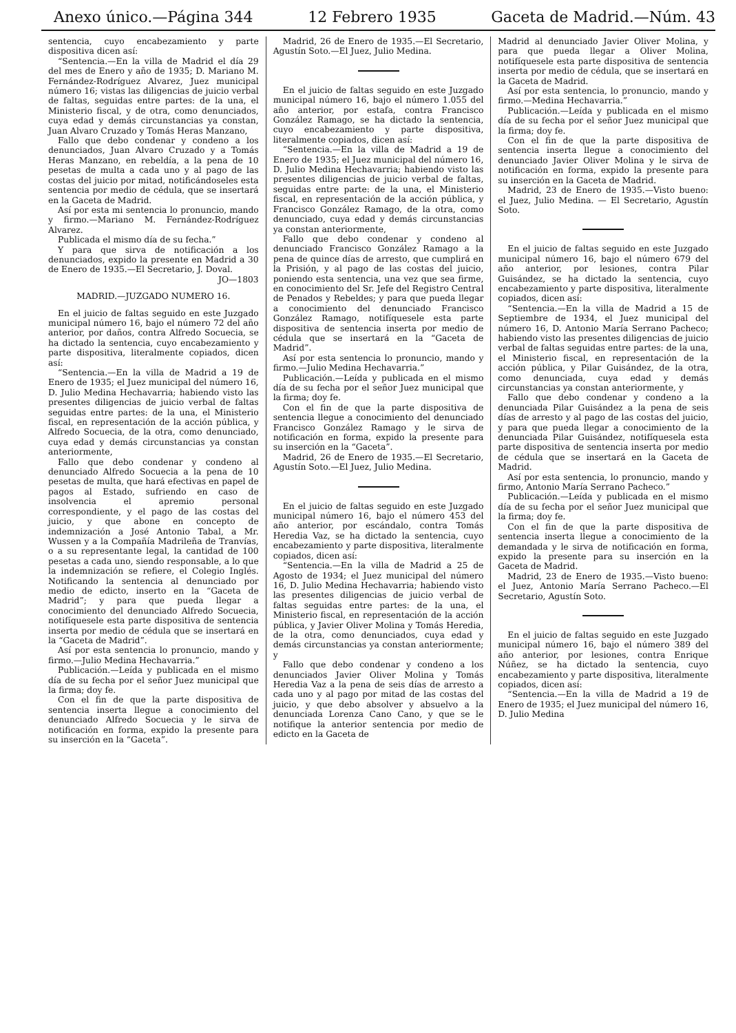Anexo único.—Página 344 12 Febrero 1935 Gaceta de Madrid.—Núm. 43
sentencia, cuyo encabezamiento y parte dispositiva dicen así:
“Sentencia.—En la villa de Madrid el día 29 del mes de Enero y año de 1935; D. Mariano M. Fernández-Rodríguez Alvarez, Juez municipal número 16; vistas las diligencias de juicio verbal de faltas, seguidas entre partes: de la una, el Ministerio fiscal, y de otra, como denunciados, cuya edad y demás circunstancias ya constan, Juan Alvaro Cruzado y Tomás Heras Manzano,
Fallo que debo condenar y condeno a los denunciados, Juan Alvaro Cruzado y a Tomás Heras Manzano, en rebeldía, a la pena de 10 pesetas de multa a cada uno y al pago de las costas del juicio por mitad, notificándoseles esta sentencia por medio de cédula, que se insertará en la Gaceta de Madrid.
Así por esta mi sentencia lo pronuncio, mando y firmo.—Mariano M. Fernández-Rodríguez Alvarez.
Publicada el mismo día de su fecha.”
Y para que sirva de notificación a los denunciados, expido la presente en Madrid a 30 de Enero de 1935.—El Secretario, J. Doval.
JO—1803
MADRID.—JUZGADO NUMERO 16.
En el juicio de faltas seguido en este Juzgado municipal número 16, bajo el número 72 del año anterior, por daños, contra Alfredo Socuecia, se ha dictado la sentencia, cuyo encabezamiento y parte dispositiva, literalmente copiados, dicen así:
“Sentencia.—En la villa de Madrid a 19 de Enero de 1935; el Juez municipal del número 16, D. Julio Medina Hechavarria; habiendo visto las presentes diligencias de juicio verbal de faltas seguidas entre partes: de la una, el Ministerio fiscal, en representación de la acción pública, y Alfredo Socuecia, de la otra, como denunciado, cuya edad y demás circunstancias ya constan anteriormente,
Fallo que debo condenar y condeno al denunciado Alfredo Socuecia a la pena de 10 pesetas de multa, que hará efectivas en papel de pagos al Estado, sufriendo en caso de insolvencia el apremio personal correspondiente, y el pago de las costas del juicio, y que abone en concepto de indemnización a José Antonio Tabal, a Mr. Wussen y a la Compañía Madrileña de Tranvías, o a su representante legal, la cantidad de 100 pesetas a cada uno, siendo responsable, a lo que la indemnización se refiere, el Colegio Inglés. Notificando la sentencia al denunciado por medio de edicto, inserto en la “Gaceta de Madrid”; y para que pueda llegar a conocimiento del denunciado Alfredo Socuecia, notifíquesele esta parte dispositiva de sentencia inserta por medio de cédula que se insertará en la “Gaceta de Madrid”.
Así por esta sentencia lo pronuncio, mando y firmo.—Julio Medina Hechavarria.”
Publicación.—Leída y publicada en el mismo día de su fecha por el señor Juez municipal que la firma; doy fe.
Con el fin de que la parte dispositiva de sentencia inserta llegue a conocimiento del denunciado Alfredo Socuecia y le sirva de notificación en forma, expido la presente para su inserción en la “Gaceta”.
Madrid, 26 de Enero de 1935.—El Secretario, Agustín Soto.—El Juez, Julio Medina.
En el juicio de faltas seguido en este Juzgado municipal número 16, bajo el número 1.055 del año anterior, por estafa, contra Francisco González Ramago, se ha dictado la sentencia, cuyo encabezamiento y parte dispositiva, literalmente copiados, dicen así:
“Sentencia.—En la villa de Madrid a 19 de Enero de 1935; el Juez municipal del número 16, D. Julio Medina Hechavarria; habiendo visto las presentes diligencias de juicio verbal de faltas, seguidas entre parte: de la una, el Ministerio fiscal, en representación de la acción pública, y Francisco González Ramago, de la otra, como denunciado, cuya edad y demás circunstancias ya constan anteriormente,
Fallo que debo condenar y condeno al denunciado Francisco González Ramago a la pena de quince días de arresto, que cumplirá en la Prisión, y al pago de las costas del juicio, poniendo esta sentencia, una vez que sea firme, en conocimiento del Sr. Jefe del Registro Central de Penados y Rebeldes; y para que pueda llegar a conocimiento del denunciado Francisco González Ramago, notifíquesele esta parte dispositiva de sentencia inserta por medio de cédula que se insertará en la “Gaceta de Madrid”.
Así por esta sentencia lo pronuncio, mando y firmo.—Julio Medina Hechavarria.”
Publicación.—Leída y publicada en el mismo día de su fecha por el señor Juez municipal que la firma; doy fe.
Con el fin de que la parte dispositiva de sentencia llegue a conocimiento del denunciado Francisco González Ramago y le sirva de notificación en forma, expido la presente para su inserción en la “Gaceta”.
Madrid, 26 de Enero de 1935.—El Secretario, Agustín Soto.—El Juez, Julio Medina.
En el juicio de faltas seguido en este Juzgado municipal número 16, bajo el número 453 del año anterior, por escándalo, contra Tomás Heredia Vaz, se ha dictado la sentencia, cuyo encabezamiento y parte dispositiva, literalmente copiados, dicen así:
“Sentencia.—En la villa de Madrid a 25 de Agosto de 1934; el Juez municipal del número 16, D. Julio Medina Hechavarria; habiendo visto las presentes diligencias de juicio verbal de faltas seguidas entre partes: de la una, el Ministerio fiscal, en representación de la acción pública, y Javier Oliver Molina y Tomás Heredia, de la otra, como denunciados, cuya edad y demás circunstancias ya constan anteriormente; y
Fallo que debo condenar y condeno a los denunciados Javier Oliver Molina y Tomás Heredia Vaz a la pena de seis días de arresto a cada uno y al pago por mitad de las costas del juicio, y que debo absolver y absuelvo a la denunciada Lorenza Cano Cano, y que se le notifique la anterior sentencia por medio de edicto en la Gaceta de
Madrid al denunciado Javier Oliver Molina, y para que pueda llegar a Oliver Molina, notifíquesele esta parte dispositiva de sentencia inserta por medio de cédula, que se insertará en la Gaceta de Madrid.
Así por esta sentencia, lo pronuncio, mando y firmo.—Medina Hechavarria.”
Publicación.—Leída y publicada en el mismo día de su fecha por el señor Juez municipal que la firma; doy fe.
Con el fin de que la parte dispositiva de sentencia inserta llegue a conocimiento del denunciado Javier Oliver Molina y le sirva de notificación en forma, expido la presente para su inserción en la Gaceta de Madrid.
Madrid, 23 de Enero de 1935.—Visto bueno: el Juez, Julio Medina. — El Secretario, Agustín Soto.
En el juicio de faltas seguido en este Juzgado municipal número 16, bajo el número 679 del año anterior, por lesiones, contra Pilar Guisández, se ha dictado la sentencia, cuyo encabezamiento y parte dispositiva, literalmente copiados, dicen así:
“Sentencia.—En la villa de Madrid a 15 de Septiembre de 1934, el Juez municipal del número 16, D. Antonio María Serrano Pacheco; habiendo visto las presentes diligencias de juicio verbal de faltas seguidas entre partes: de la una, el Ministerio fiscal, en representación de la acción pública, y Pilar Guisández, de la otra, como denunciada, cuya edad y demás circunstancias ya constan anteriormente, y
Fallo que debo condenar y condeno a la denunciada Pilar Guisández a la pena de seis días de arresto y al pago de las costas del juicio, y para que pueda llegar a conocimiento de la denunciada Pilar Guisández, notifíquesela esta parte dispositiva de sentencia inserta por medio de cédula que se insertará en la Gaceta de Madrid.
Así por esta sentencia, lo pronuncio, mando y firmo, Antonio María Serrano Pacheco.”
Publicación.—Leída y publicada en el mismo día de su fecha por el señor Juez municipal que la firma; doy fe.
Con el fin de que la parte dispositiva de sentencia inserta llegue a conocimiento de la demandada y le sirva de notificación en forma, expido la presente para su inserción en la Gaceta de Madrid.
Madrid, 23 de Enero de 1935.—Visto bueno: el Juez, Antonio María Serrano Pacheco.—El Secretario, Agustín Soto.
En el juicio de faltas seguido en este Juzgado municipal número 16, bajo el número 389 del año anterior, por lesiones, contra Enrique Núñez, se ha dictado la sentencia, cuyo encabezamiento y parte dispositiva, literalmente copiados, dicen así:
“Sentencia.—En la villa de Madrid a 19 de Enero de 1935; el Juez municipal del número 16, D. Julio Medina